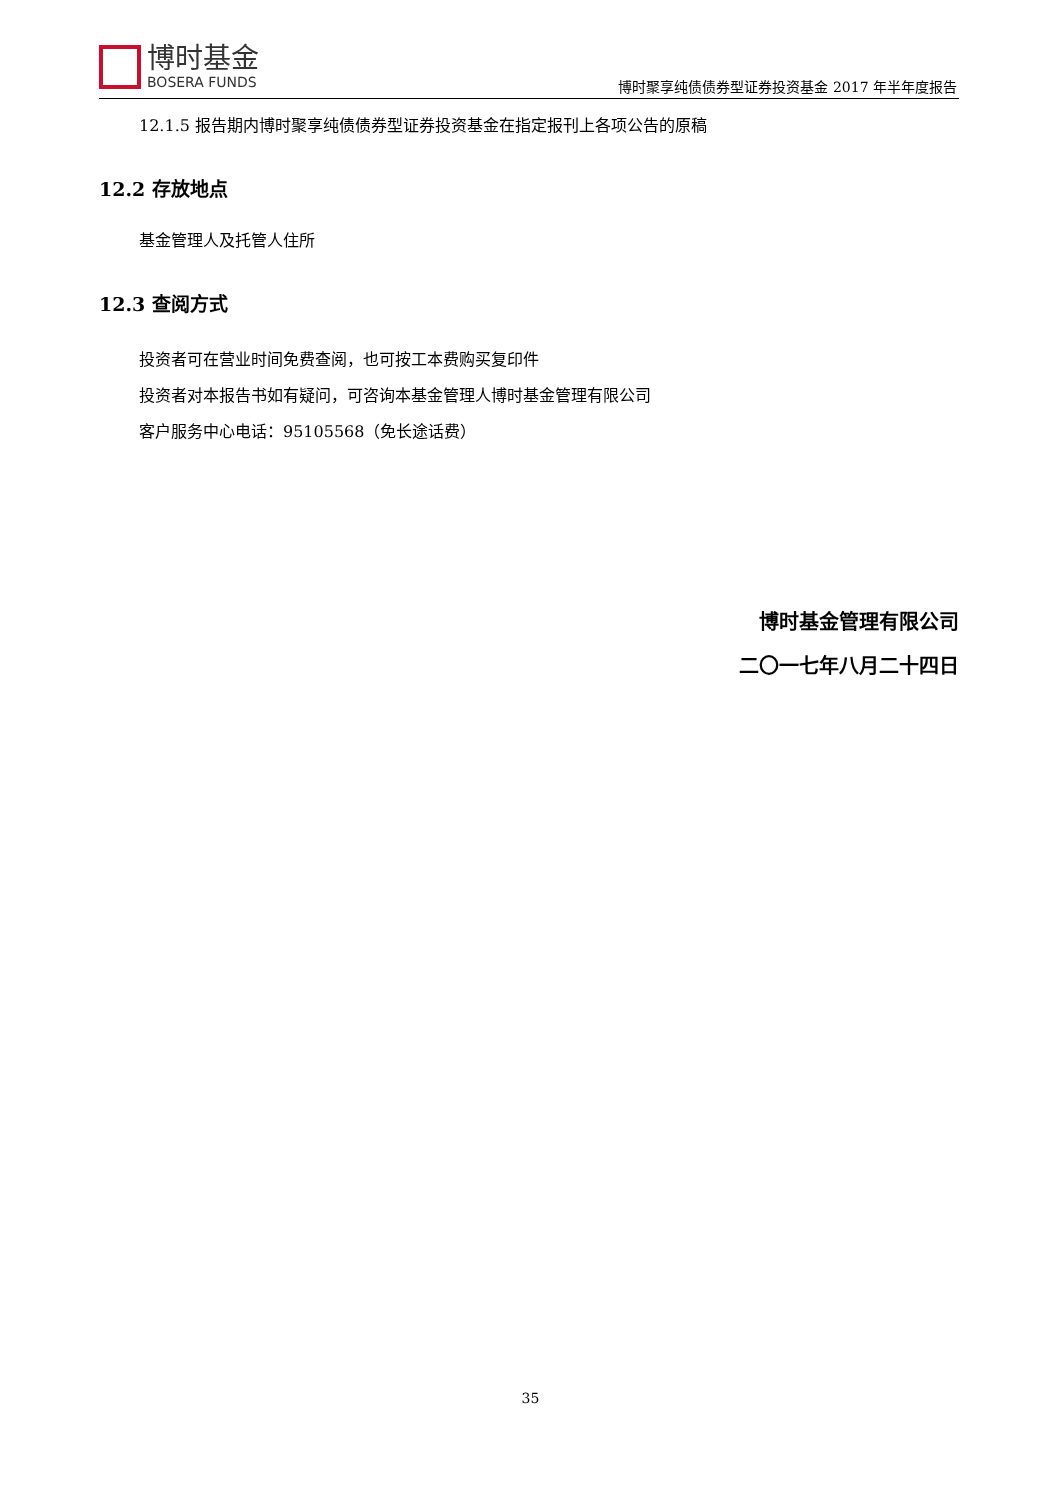博时基金
BOSERA FUNDS
博时聚享纯债债券型证券投资基金 2017 年半年度报告
12.1.5 报告期内博时聚享纯债债券型证券投资基金在指定报刊上各项公告的原稿
12.2 存放地点
基金管理人及托管人住所
12.3 查阅方式
投资者可在营业时间免费查阅，也可按工本费购买复印件
投资者对本报告书如有疑问，可咨询本基金管理人博时基金管理有限公司
客户服务中心电话：95105568（免长途话费）
博时基金管理有限公司
二〇一七年八月二十四日
35